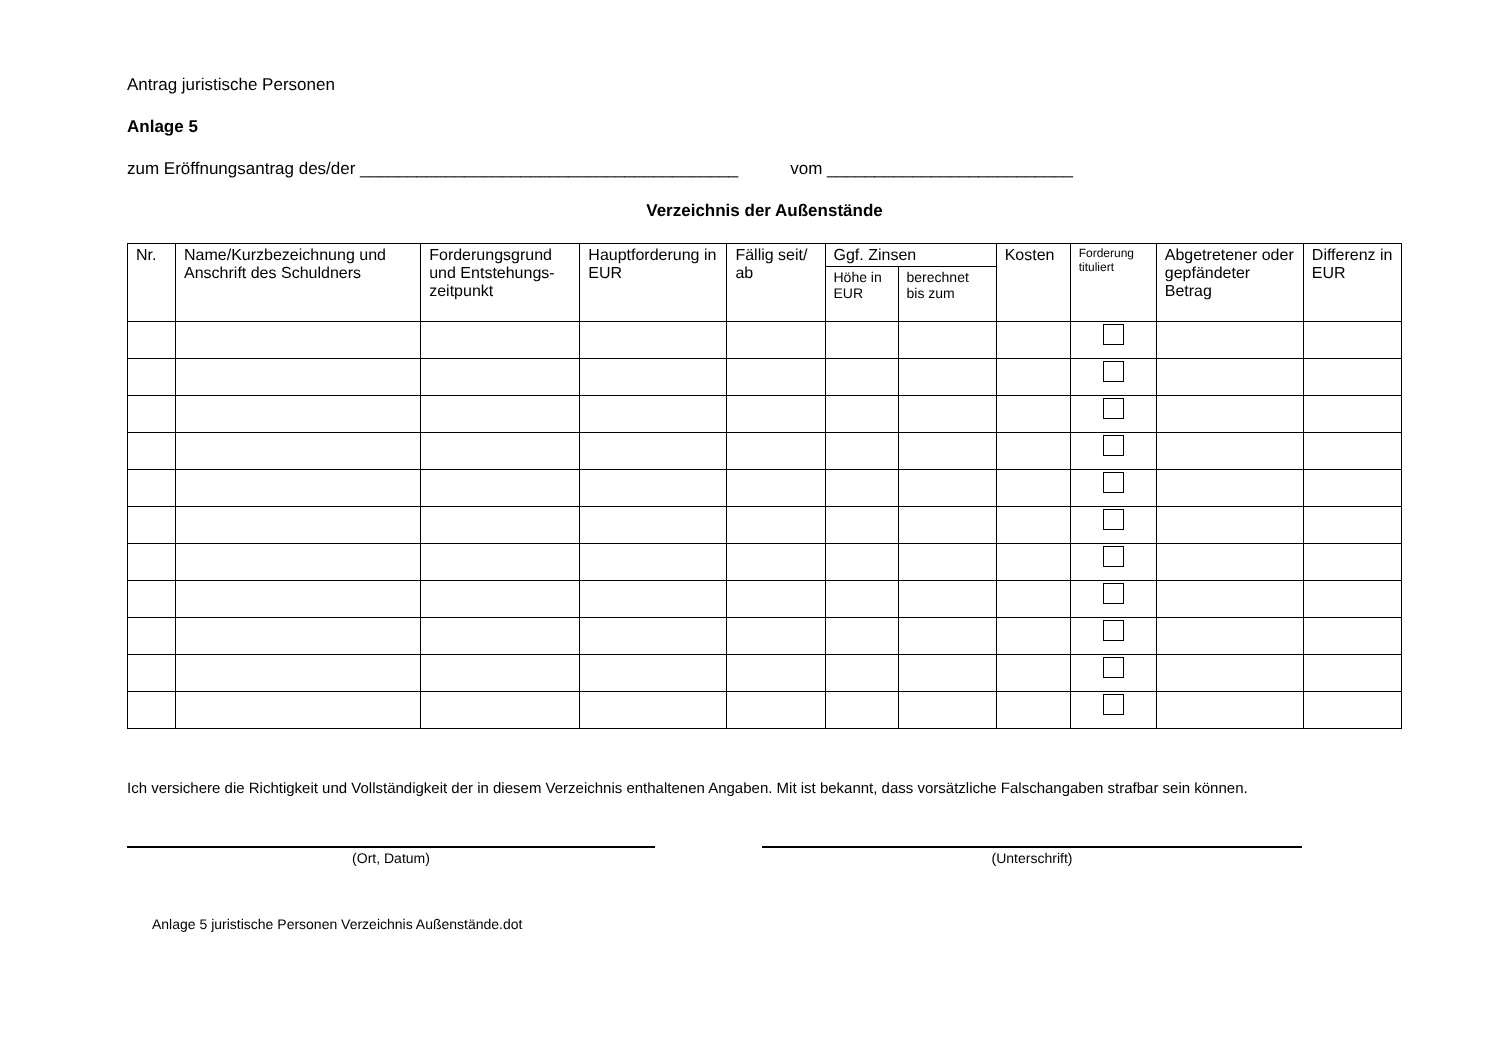Antrag juristische Personen
Anlage 5
zum Eröffnungsantrag des/der ________________________________________ vom __________________________
Verzeichnis der Außenstände
| Nr. | Name/Kurzbezeichnung und Anschrift des Schuldners | Forderungsgrund und Entstehungs-zeitpunkt | Hauptforderung in EUR | Fällig seit/ ab | Ggf. Zinsen | | Kosten | Forderung tituliert | Abgetretener oder gepfändeter Betrag | Differenz in EUR |
| --- | --- | --- | --- | --- | --- | --- | --- | --- | --- | --- |
| | | | | | Höhe in EUR | berechnet bis zum | | | | |
Ich versichere die Richtigkeit und Vollständigkeit der in diesem Verzeichnis enthaltenen Angaben. Mit ist bekannt, dass vorsätzliche Falschangaben strafbar sein können.
(Ort, Datum) (Unterschrift)
Anlage 5 juristische Personen Verzeichnis Außenstände.dot